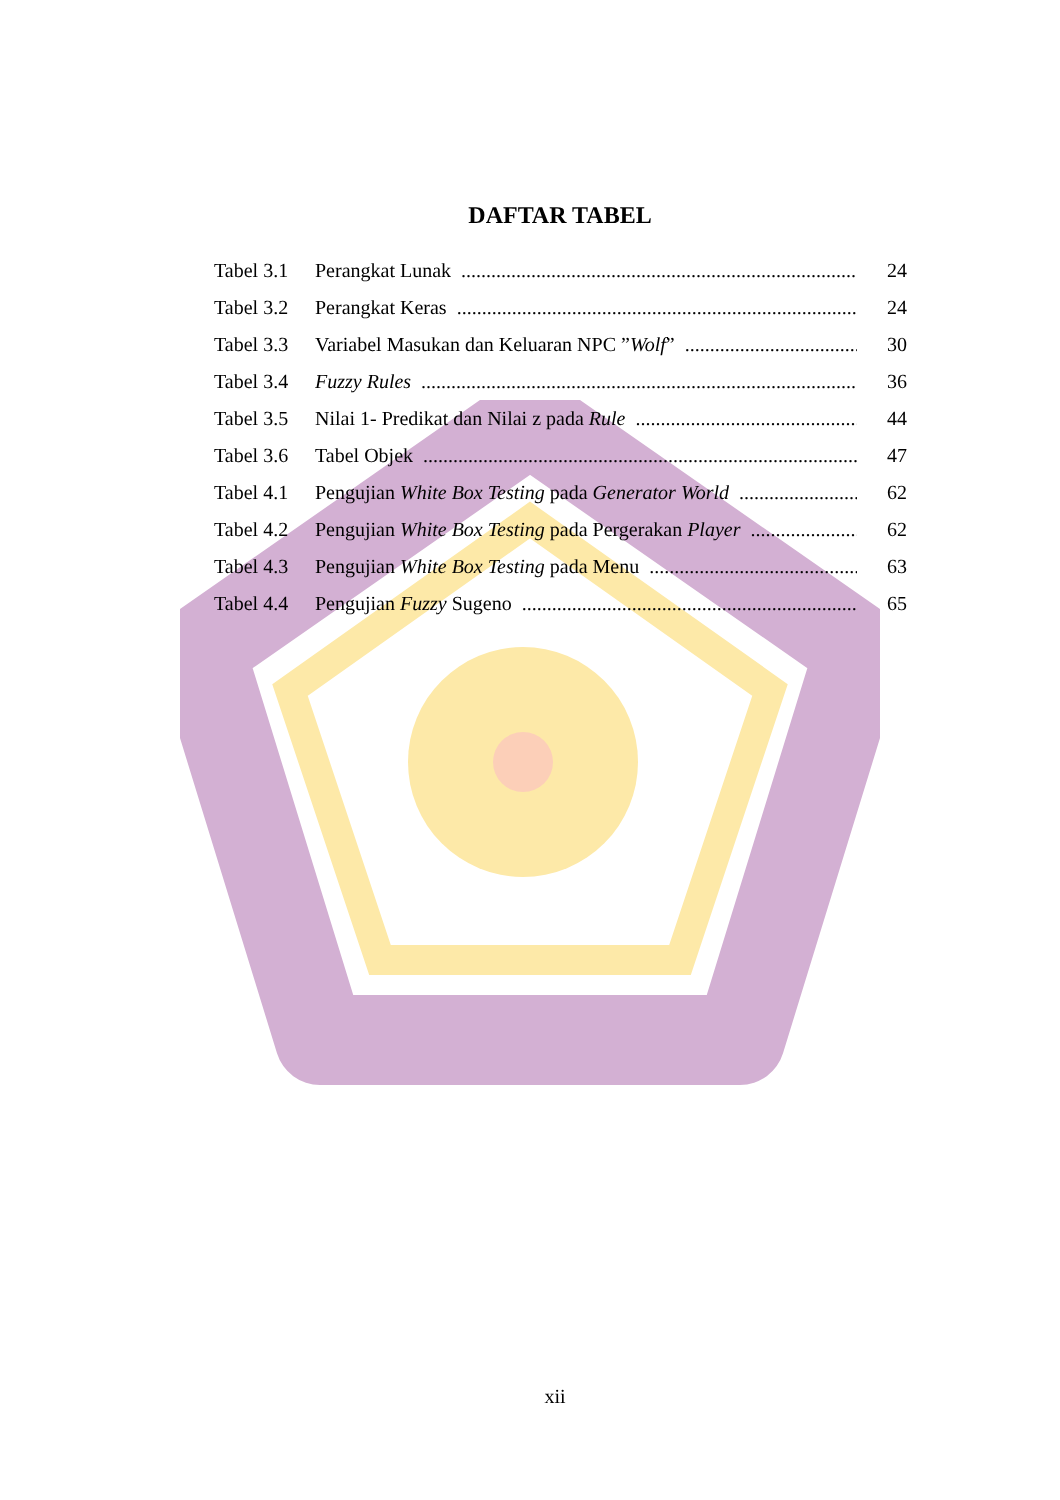DAFTAR TABEL
Tabel 3.1 Perangkat Lunak 24
Tabel 3.2 Perangkat Keras 24
Tabel 3.3 Variabel Masukan dan Keluaran NPC ” Wolf” 30
Tabel 3.4 Fuzzy Rules 36
Tabel 3.5 Nilai 1- Predikat dan Nilai z pada Rule 44
Tabel 3.6 Tabel Objek 47
Tabel 4.1 Pengujian White Box Testing pada Generator World 62
Tabel 4.2 Pengujian White Box Testing pada Pergerakan Player 62
Tabel 4.3 Pengujian White Box Testing pada Menu 63
Tabel 4.4 Pengujian Fuzzy Sugeno 65
xii